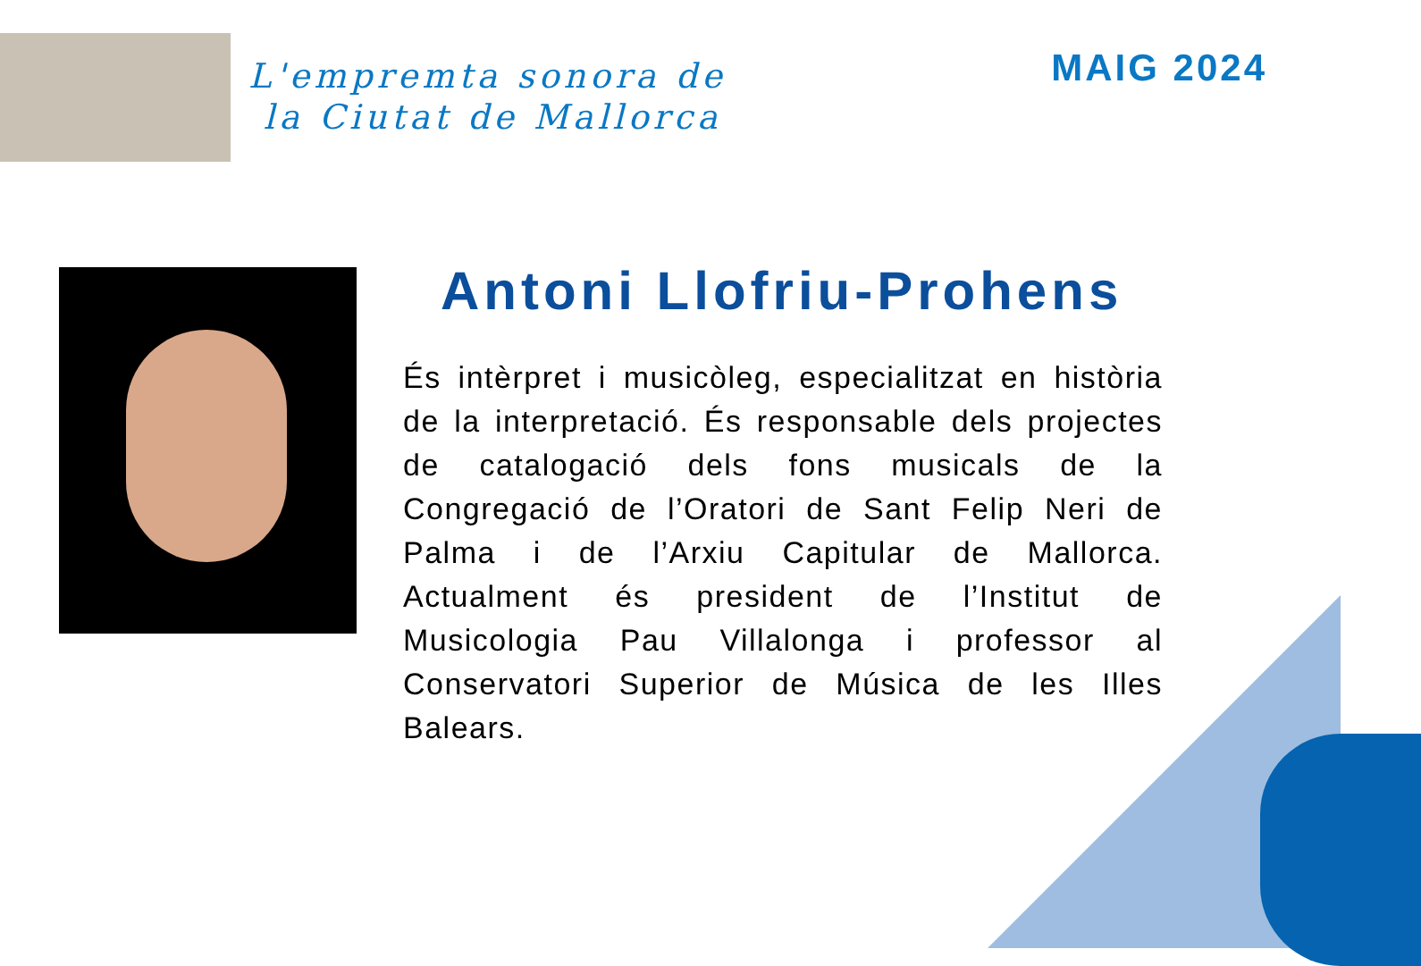L'empremta sonora de
la Ciutat de Mallorca
MAIG 2024
Antoni Llofriu-Prohens
És intèrpret i musicòleg, especialitzat en història de la interpretació. És responsable dels projectes de catalogació dels fons musicals de la Congregació de l’Oratori de Sant Felip Neri de Palma i de l’Arxiu Capitular de Mallorca. Actualment és president de l’Institut de Musicologia Pau Villalonga i professor al Conservatori Superior de Música de les Illes Balears.